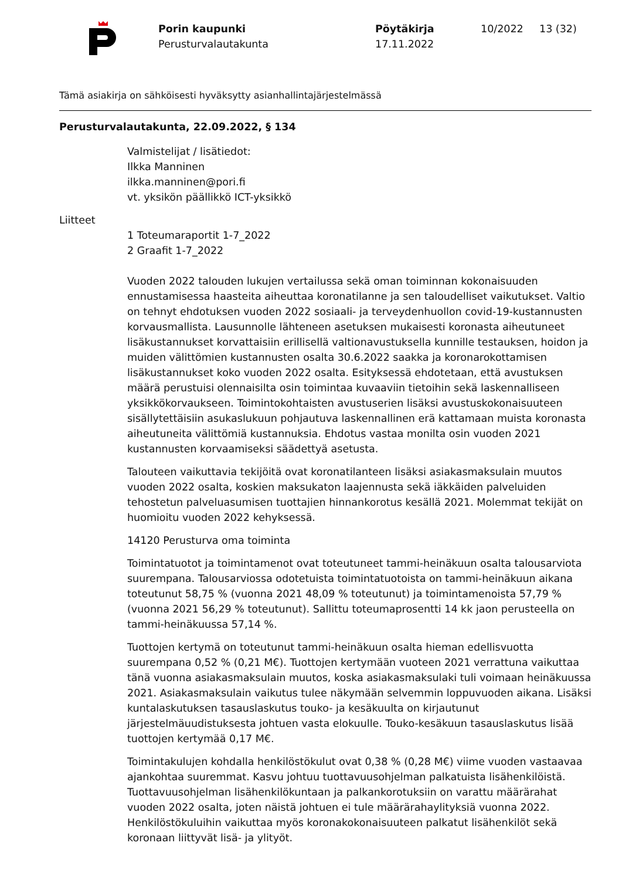Porin kaupunki
Perusturvalautakunta
Pöytäkirja
17.11.2022
10/2022 13 (32)
Tämä asiakirja on sähköisesti hyväksytty asianhallintajärjestelmässä
Perusturvalautakunta, 22.09.2022, § 134
Valmistelijat / lisätiedot:
Ilkka Manninen
ilkka.manninen@pori.fi
vt. yksikön päällikkö ICT-yksikkö
Liitteet
1 Toteumaraportit 1-7_2022
2 Graafit 1-7_2022
Vuoden 2022 talouden lukujen vertailussa sekä oman toiminnan kokonaisuuden ennustamisessa haasteita aiheuttaa koronatilanne ja sen taloudelliset vaikutukset. Valtio on tehnyt ehdotuksen vuoden 2022 sosiaali- ja terveydenhuollon covid-19-kustannusten korvausmallista. Lausunnolle lähteneen asetuksen mukaisesti koronasta aiheutuneet lisäkustannukset korvattaisiin erillisellä valtionavustuksella kunnille testauksen, hoidon ja muiden välittömien kustannusten osalta 30.6.2022 saakka ja koronarokottamisen lisäkustannukset koko vuoden 2022 osalta. Esityksessä ehdotetaan, että avustuksen määrä perustuisi olennaisilta osin toimintaa kuvaaviin tietoihin sekä laskennalliseen yksikkökorvaukseen. Toimintokohtaisten avustuserien lisäksi avustuskokonaisuuteen sisällytettäisiin asukaslukuun pohjautuva laskennallinen erä kattamaan muista koronasta aiheutuneita välittömiä kustannuksia. Ehdotus vastaa monilta osin vuoden 2021 kustannusten korvaamiseksi säädettyä asetusta.
Talouteen vaikuttavia tekijöitä ovat koronatilanteen lisäksi asiakasmaksulain muutos vuoden 2022 osalta, koskien maksukaton laajennusta sekä iäkkäiden palveluiden tehostetun palveluasumisen tuottajien hinnankorotus kesällä 2021. Molemmat tekijät on huomioitu vuoden 2022 kehyksessä.
14120 Perusturva oma toiminta
Toimintatuotot ja toimintamenot ovat toteutuneet tammi-heinäkuun osalta talousarviota suurempana. Talousarviossa odotetuista toimintatuotoista on tammi-heinäkuun aikana toteutunut 58,75 % (vuonna 2021 48,09 % toteutunut) ja toimintamenoista 57,79 % (vuonna 2021 56,29 % toteutunut). Sallittu toteumaprosentti 14 kk jaon perusteella on tammi-heinäkuussa 57,14 %.
Tuottojen kertymä on toteutunut tammi-heinäkuun osalta hieman edellisvuotta suurempana 0,52 % (0,21 M€). Tuottojen kertymään vuoteen 2021 verrattuna vaikuttaa tänä vuonna asiakasmaksulain muutos, koska asiakasmaksulaki tuli voimaan heinäkuussa 2021. Asiakasmaksulain vaikutus tulee näkymään selvemmin loppuvuoden aikana. Lisäksi kuntalaskutuksen tasauslaskutus touko- ja kesäkuulta on kirjautunut järjestelmäuudistuksesta johtuen vasta elokuulle. Touko-kesäkuun tasauslaskutus lisää tuottojen kertymää 0,17 M€.
Toimintakulujen kohdalla henkilöstökulut ovat 0,38 % (0,28 M€) viime vuoden vastaavaa ajankohtaa suuremmat. Kasvu johtuu tuottavuusohjelman palkatuista lisähenkilöistä. Tuottavuusohjelman lisähenkilökuntaan ja palkankorotuksiin on varattu määrärahat vuoden 2022 osalta, joten näistä johtuen ei tule määrärahaylityksiä vuonna 2022. Henkilöstökuluihin vaikuttaa myös koronakokonaisuuteen palkatut lisähenkilöt sekä koronaan liittyvät lisä- ja ylityöt.